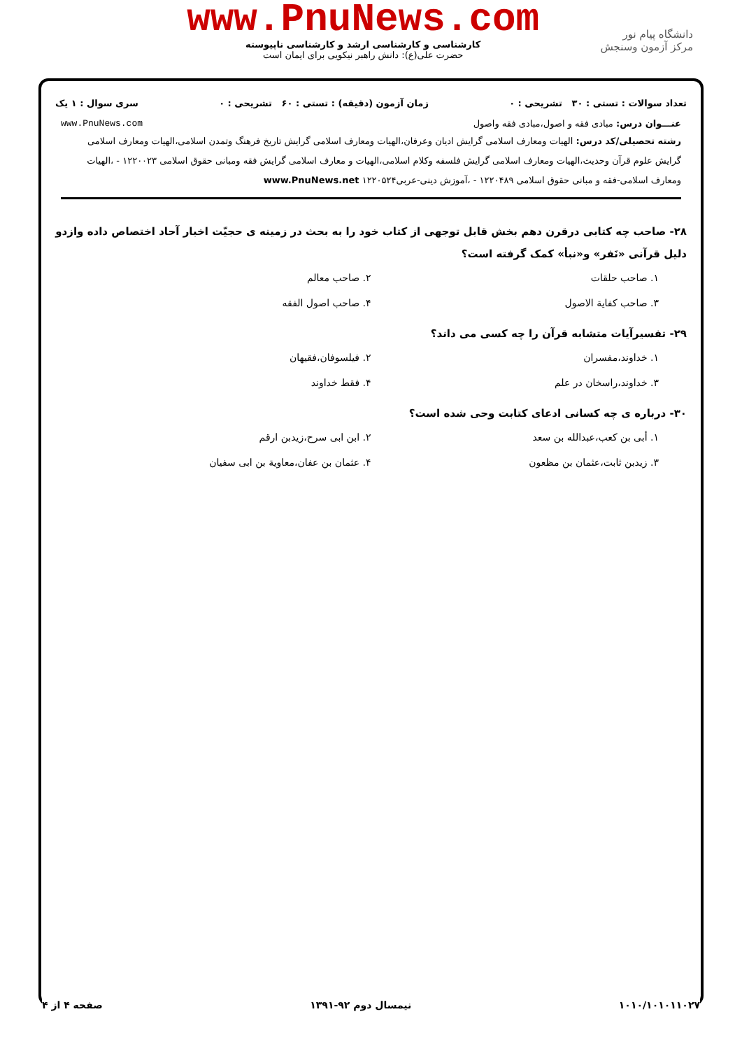دانشگاه پیام نور
مرکز آزمون وسنجش
www.PnuNews.com
کارشناسی و کارشناسی ارشد و کارشناسی ناپیوسته
حضرت علی(ع): دانش راهبر نیکویی برای ایمان است
تعداد سوالات : تستی : ۳۰ تشریحی : ۰ زمان آزمون (دقیقه) : تستی : ۶۰ تشریحی : ۰ سری سوال : ۱ یک
عنـــوان درس: مبادی فقه و اصول،مبادی فقه واصول www.PnuNews.com
رشته تحصیلی/کد درس: الهیات ومعارف اسلامی گرایش ادیان وعرفان،الهیات ومعارف اسلامی گرایش تاریخ فرهنگ وتمدن اسلامی،الهیات ومعارف اسلامی گرایش علوم قرآن وحدیث،الهیات ومعارف اسلامی گرایش فلسفه وکلام اسلامی،الهیات و معارف اسلامی گرایش فقه ومبانی حقوق اسلامی ۱۲۲۰۰۲۳ - ،الهیات ومعارف اسلامی-فقه و مبانی حقوق اسلامی ۱۲۲۰۴۸۹ - ،آموزش دینی-عربی۱۲۲۰۵۲۴ www.PnuNews.net
۲۸- صاحب چه کتابی درقرن دهم بخش قابل توجهی از کتاب خود را به بحث در زمینه ی حجیّت اخبار آحاد اختصاص داده وازدو دلیل قرآنی «نَفر» و«نبأ» کمک گرفته است؟
۱. صاحب حلقات ۲. صاحب معالم ۳. صاحب کفایة الاصول ۴. صاحب اصول الفقه
۲۹- تفسیرآیات متشابه قرآن را چه کسی می داند؟
۱. خداوند،مفسران ۲. فیلسوفان،فقیهان ۳. خداوند،راسخان در علم ۴. فقط خداوند
۳۰- درباره ی چه کسانی ادعای کتابت وحی شده است؟
۱. أبی بن کعب،عبدالله بن سعد ۲. ابن ابی سرح،زیدبن ارقم ۳. زیدبن ثابت،عثمان بن مظعون ۴. عثمان بن عفان،معاویة بن ابی سفیان
۱۰۱۰/۱۰۱۰۱۱۰۲۷ نیمسال دوم ۹۲-۱۳۹۱ صفحه ۴ از ۴